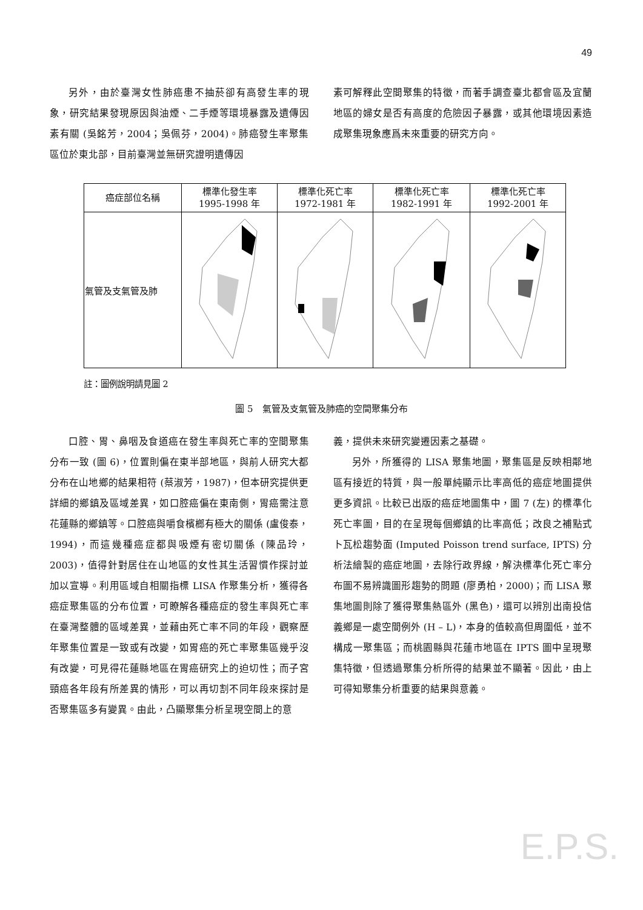49
另外，由於臺灣女性肺癌患不抽菸卻有高發生率的現象，研究結果發現原因與油煙、二手煙等環境暴露及遺傳因素有關 (吳銘芳，2004；吳佩芬，2004)。肺癌發生率聚集區位於東北部，目前臺灣並無研究證明遺傳因
素可解釋此空間聚集的特徵，而著手調查臺北都會區及宜蘭地區的婦女是否有高度的危險因子暴露，或其他環境因素造成聚集現象應爲未來重要的研究方向。
| 癌症部位名稱 | 標準化發生率 1995-1998 年 | 標準化死亡率 1972-1981 年 | 標準化死亡率 1982-1991 年 | 標準化死亡率 1992-2001 年 |
| --- | --- | --- | --- | --- |
| 氣管及支氣管及肺 | | | | |
註：圖例說明請見圖 2
圖 5　氣管及支氣管及肺癌的空間聚集分布
口腔、胃、鼻咽及食道癌在發生率與死亡率的空間聚集分布一致 (圖 6)，位置則偏在東半部地區，與前人研究大都分布在山地鄉的結果相符 (蔡淑芳，1987)，但本研究提供更詳細的鄉鎮及區域差異，如口腔癌偏在東南側，胃癌需注意花蓮縣的鄉鎮等。口腔癌與嚼食檳榔有極大的關係 (盧俊泰，1994)，而這幾種癌症都與吸煙有密切關係 (陳品玲，2003)，值得針對居住在山地區的女性其生活習慣作探討並加以宣導。利用區域自相關指標 LISA 作聚集分析，獲得各癌症聚集區的分布位置，可瞭解各種癌症的發生率與死亡率在臺灣整體的區域差異，並藉由死亡率不同的年段，觀察歷年聚集位置是一致或有改變，如胃癌的死亡率聚集區幾乎沒有改變，可見得花蓮縣地區在胃癌研究上的迫切性；而子宮頸癌各年段有所差異的情形，可以再切割不同年段來探討是否聚集區多有變異。由此，凸顯聚集分析呈現空間上的意
義，提供未來研究變遷因素之基礎。
另外，所獲得的 LISA 聚集地圖，聚集區是反映相鄰地區有接近的特質，與一般單純顯示比率高低的癌症地圖提供更多資訊。比較已出版的癌症地圖集中，圖 7 (左) 的標準化死亡率圖，目的在呈現每個鄉鎮的比率高低；改良之補點式卜瓦松趨勢面 (Imputed Poisson trend surface, IPTS) 分析法繪製的癌症地圖，去除行政界線，解決標準化死亡率分布圖不易辨識圖形趨勢的問題 (廖勇柏，2000)；而 LISA 聚集地圖則除了獲得聚集熱區外 (黑色)，還可以辨別出南投信義鄉是一處空間例外 (H – L)，本身的值較高但周圍低，並不構成一聚集區；而桃園縣與花蓮市地區在 IPTS 圖中呈現聚集特徵，但透過聚集分析所得的結果並不顯著。因此，由上可得知聚集分析重要的結果與意義。
E.P.S.